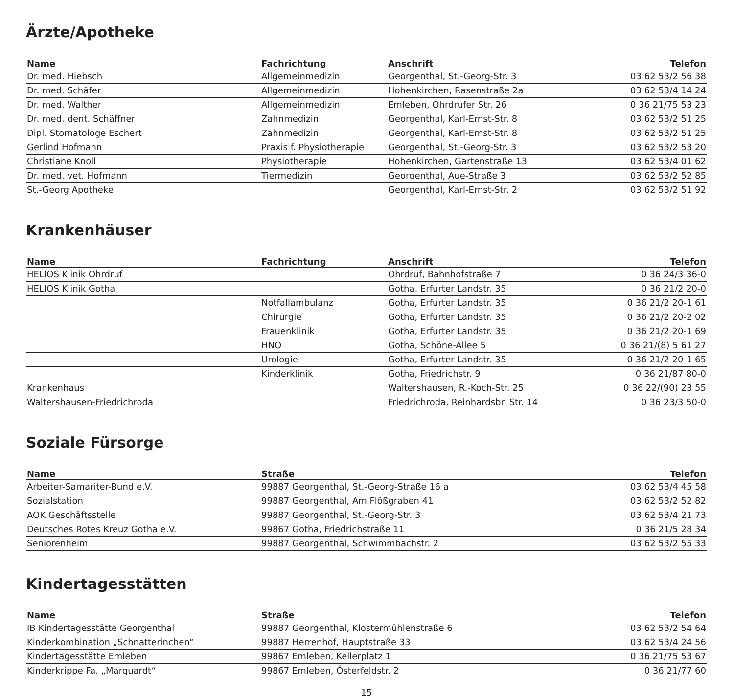Ärzte/Apotheke
| Name | Fachrichtung | Anschrift | Telefon |
| --- | --- | --- | --- |
| Dr. med. Hiebsch | Allgemeinmedizin | Georgenthal, St.-Georg-Str. 3 | 03 62 53/2 56 38 |
| Dr. med. Schäfer | Allgemeinmedizin | Hohenkirchen, Rasenstraße 2a | 03 62 53/4 14 24 |
| Dr. med. Walther | Allgemeinmedizin | Emleben, Ohrdrufer Str. 26 | 0 36 21/75 53 23 |
| Dr. med. dent. Schäffner | Zahnmedizin | Georgenthal, Karl-Ernst-Str. 8 | 03 62 53/2 51 25 |
| Dipl. Stomatologe Eschert | Zahnmedizin | Georgenthal, Karl-Ernst-Str. 8 | 03 62 53/2 51 25 |
| Gerlind Hofmann | Praxis f. Physiotherapie | Georgenthal, St.-Georg-Str. 3 | 03 62 53/2 53 20 |
| Christiane Knoll | Physiotherapie | Hohenkirchen, Gartenstraße 13 | 03 62 53/4 01 62 |
| Dr. med. vet. Hofmann | Tiermedizin | Georgenthal, Aue-Straße 3 | 03 62 53/2 52 85 |
| St.-Georg Apotheke | | Georgenthal, Karl-Ernst-Str. 2 | 03 62 53/2 51 92 |
Krankenhäuser
| Name | Fachrichtung | Anschrift | Telefon |
| --- | --- | --- | --- |
| HELIOS Klinik Ohrdruf | | Ohrdruf, Bahnhofstraße 7 | 0 36 24/3 36-0 |
| HELIOS Klinik Gotha | | Gotha, Erfurter Landstr. 35 | 0 36 21/2 20-0 |
| | Notfallambulanz | Gotha, Erfurter Landstr. 35 | 0 36 21/2 20-1 61 |
| | Chirurgie | Gotha, Erfurter Landstr. 35 | 0 36 21/2 20-2 02 |
| | Frauenklinik | Gotha, Erfurter Landstr. 35 | 0 36 21/2 20-1 69 |
| | HNO | Gotha, Schöne-Allee 5 | 0 36 21/(8) 5 61 27 |
| | Urologie | Gotha, Erfurter Landstr. 35 | 0 36 21/2 20-1 65 |
| | Kinderklinik | Gotha, Friedrichstr. 9 | 0 36 21/87 80-0 |
| Krankenhaus | | Waltershausen, R.-Koch-Str. 25 | 0 36 22/(90) 23 55 |
| Waltershausen-Friedrichroda | | Friedrichroda, Reinhardsbr. Str. 14 | 0 36 23/3 50-0 |
Soziale Fürsorge
| Name | Straße | Telefon |
| --- | --- | --- |
| Arbeiter-Samariter-Bund e.V. | 99887 Georgenthal, St.-Georg-Straße 16 a | 03 62 53/4 45 58 |
| Sozialstation | 99887 Georgenthal, Am Flößgraben 41 | 03 62 53/2 52 82 |
| AOK Geschäftsstelle | 99887 Georgenthal, St.-Georg-Str. 3 | 03 62 53/4 21 73 |
| Deutsches Rotes Kreuz Gotha e.V. | 99867 Gotha, Friedrichstraße 11 | 0 36 21/5 28 34 |
| Seniorenheim | 99887 Georgenthal, Schwimmbachstr. 2 | 03 62 53/2 55 33 |
Kindertagesstätten
| Name | Straße | Telefon |
| --- | --- | --- |
| IB Kindertagesstätte Georgenthal | 99887 Georgenthal, Klostermühlenstraße 6 | 03 62 53/2 54 64 |
| Kinderkombination „Schnatterinchen“ | 99887 Herrenhof, Hauptstraße 33 | 03 62 53/4 24 56 |
| Kindertagesstätte Emleben | 99867 Emleben, Kellerplatz 1 | 0 36 21/75 53 67 |
| Kinderkrippe Fa. „Marquardt“ | 99867 Emleben, Österfeldstr. 2 | 0 36 21/77 60 |
15